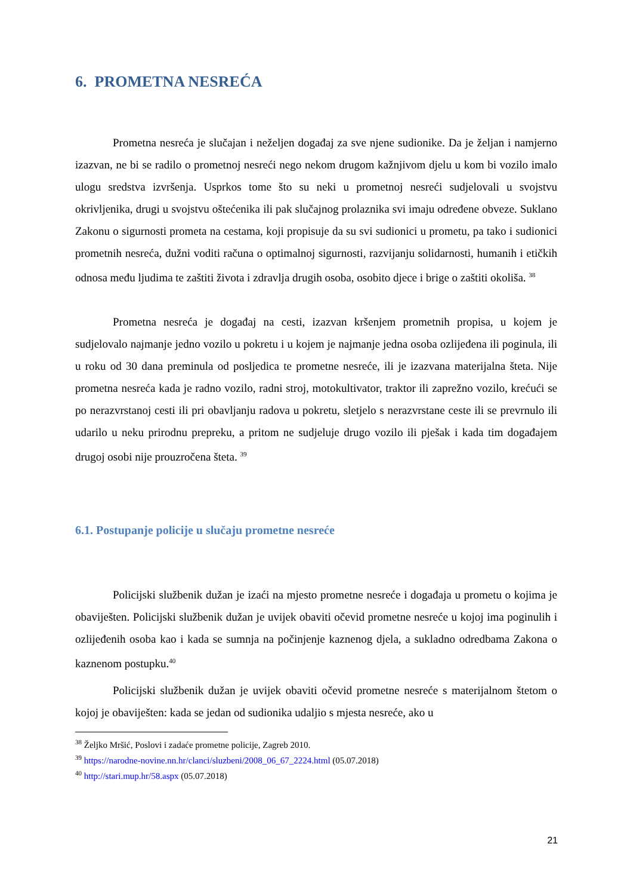6. PROMETNA NESREĆA
Prometna nesreća je slučajan i neželjen događaj za sve njene sudionike. Da je željan i namjerno izazvan, ne bi se radilo o prometnoj nesreći nego nekom drugom kažnjivom djelu u kom bi vozilo imalo ulogu sredstva izvršenja. Usprkos tome što su neki u prometnoj nesreći sudjelovali u svojstvu okrivljenika, drugi u svojstvu oštećenika ili pak slučajnog prolaznika svi imaju određene obveze. Suklano Zakonu o sigurnosti prometa na cestama, koji propisuje da su svi sudionici u prometu, pa tako i sudionici prometnih nesreća, dužni voditi računa o optimalnoj sigurnosti, razvijanju solidarnosti, humanih i etičkih odnosa među ljudima te zaštiti života i zdravlja drugih osoba, osobito djece i brige o zaštiti okoliša. <sup>38</sup>
Prometna nesreća je događaj na cesti, izazvan kršenjem prometnih propisa, u kojem je sudjelovalo najmanje jedno vozilo u pokretu i u kojem je najmanje jedna osoba ozlijeđena ili poginula, ili u roku od 30 dana preminula od posljedica te prometne nesreće, ili je izazvana materijalna šteta. Nije prometna nesreća kada je radno vozilo, radni stroj, motokultivator, traktor ili zaprežno vozilo, krećući se po nerazvrstanoj cesti ili pri obavljanju radova u pokretu, sletjelo s nerazvrstane ceste ili se prevrnulo ili udarilo u neku prirodnu prepreku, a pritom ne sudjeluje drugo vozilo ili pješak i kada tim događajem drugoj osobi nije prouzročena šteta. <sup>39</sup>
6.1. Postupanje policije u slučaju prometne nesreće
Policijski službenik dužan je izaći na mjesto prometne nesreće i događaja u prometu o kojima je obaviješten. Policijski službenik dužan je uvijek obaviti očevid prometne nesreće u kojoj ima poginulih i ozlijeđenih osoba kao i kada se sumnja na počinjenje kaznenog djela, a sukladno odredbama Zakona o kaznenom postupku.<sup>40</sup>
Policijski službenik dužan je uvijek obaviti očevid prometne nesreće s materijalnom štetom o kojoj je obaviješten: kada se jedan od sudionika udaljio s mjesta nesreće, ako u
<sup>38</sup> Željko Mršić, Poslovi i zadaće prometne policije, Zagreb 2010.
<sup>39</sup> https://narodne-novine.nn.hr/clanci/sluzbeni/2008_06_67_2224.html (05.07.2018)
<sup>40</sup> http://stari.mup.hr/58.aspx (05.07.2018)
21